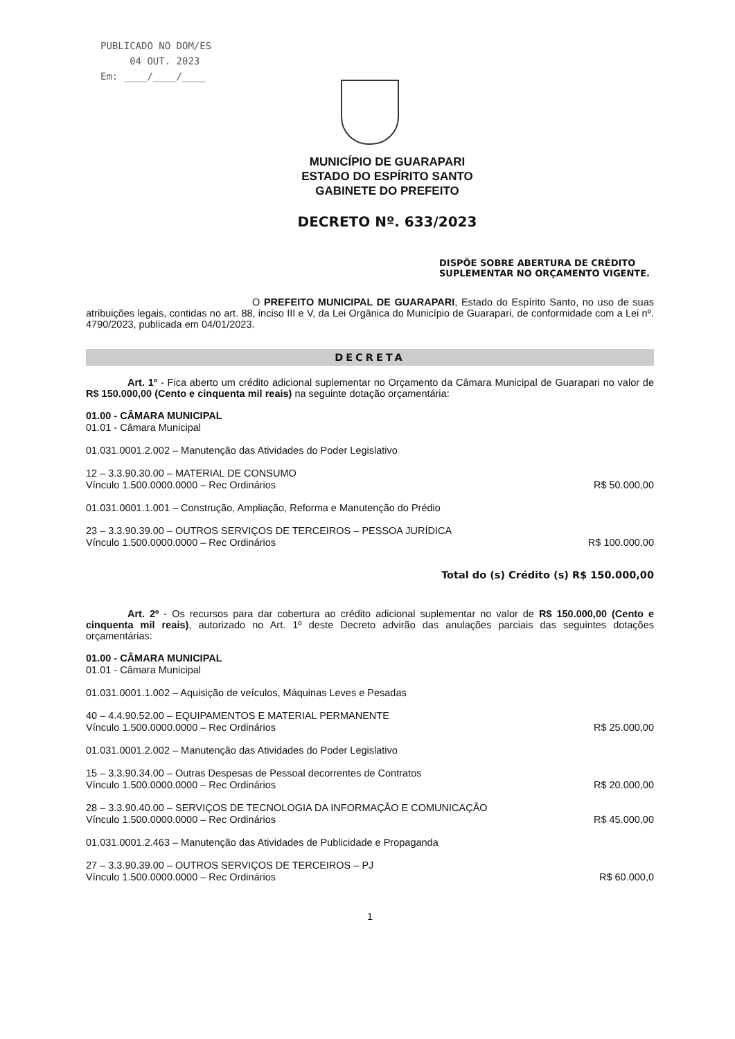PUBLICADO NO DOM/ES
04 OUT. 2023
Em: ____/____/____
MUNICÍPIO DE GUARAPARI
ESTADO DO ESPÍRITO SANTO
GABINETE DO PREFEITO
DECRETO Nº. 633/2023
DISPÕE SOBRE ABERTURA DE CRÉDITO SUPLEMENTAR NO ORÇAMENTO VIGENTE.
O PREFEITO MUNICIPAL DE GUARAPARI, Estado do Espírito Santo, no uso de suas atribuições legais, contidas no art. 88, inciso III e V, da Lei Orgânica do Município de Guarapari, de conformidade com a Lei nº. 4790/2023, publicada em 04/01/2023.
DECRETA
Art. 1º - Fica aberto um crédito adicional suplementar no Orçamento da Câmara Municipal de Guarapari no valor de R$ 150.000,00 (Cento e cinquenta mil reais) na seguinte dotação orçamentária:
01.00 - CÂMARA MUNICIPAL
01.01 - Câmara Municipal
01.031.0001.2.002 – Manutenção das Atividades do Poder Legislativo
12 – 3.3.90.30.00 – MATERIAL DE CONSUMO
Vínculo 1.500.0000.0000 – Rec Ordinários
R$ 50.000,00
01.031.0001.1.001 – Construção, Ampliação, Reforma e Manutenção do Prédio
23 – 3.3.90.39.00 – OUTROS SERVIÇOS DE TERCEIROS – PESSOA JURÍDICA
Vínculo 1.500.0000.0000 – Rec Ordinários
R$ 100.000,00
Total do (s) Crédito (s) R$ 150.000,00
Art. 2º - Os recursos para dar cobertura ao crédito adicional suplementar no valor de R$ 150.000,00 (Cento e cinquenta mil reais), autorizado no Art. 1º deste Decreto advirão das anulações parciais das seguintes dotações orçamentárias:
01.00 - CÂMARA MUNICIPAL
01.01 - Câmara Municipal
01.031.0001.1.002 – Aquisição de veículos, Máquinas Leves e Pesadas
40 – 4.4.90.52.00 – EQUIPAMENTOS E MATERIAL PERMANENTE
Vínculo 1.500.0000.0000 – Rec Ordinários
R$ 25.000,00
01.031.0001.2.002 – Manutenção das Atividades do Poder Legislativo
15 – 3.3.90.34.00 – Outras Despesas de Pessoal decorrentes de Contratos
Vínculo 1.500.0000.0000 – Rec Ordinários
R$ 20.000,00
28 – 3.3.90.40.00 – SERVIÇOS DE TECNOLOGIA DA INFORMAÇÃO E COMUNICAÇÃO
Vínculo 1.500.0000.0000 – Rec Ordinários
R$ 45.000,00
01.031.0001.2.463 – Manutenção das Atividades de Publicidade e Propaganda
27 – 3.3.90.39.00 – OUTROS SERVIÇOS DE TERCEIROS – PJ
Vínculo 1.500.0000.0000 – Rec Ordinários
R$ 60.000,0
1